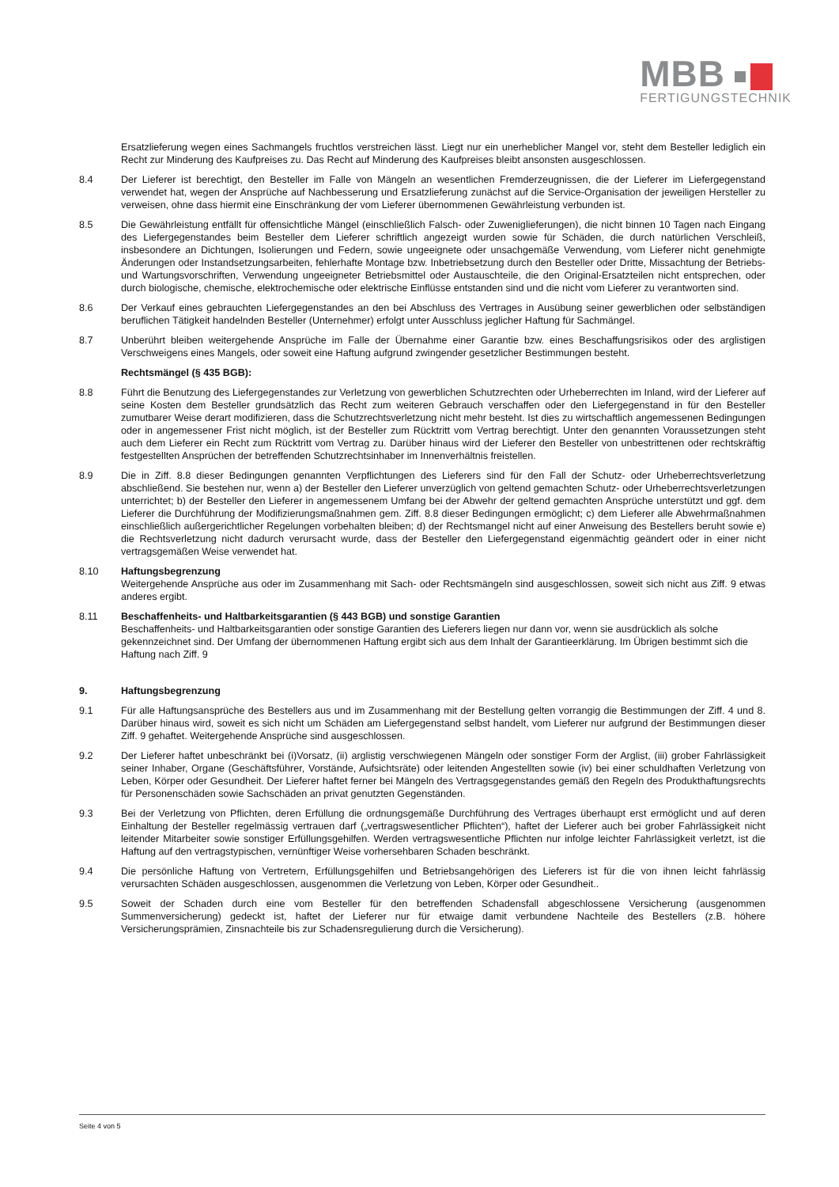MBB
FERTIGUNGSTECHNIK
Ersatzlieferung wegen eines Sachmangels fruchtlos verstreichen lässt. Liegt nur ein unerheblicher Mangel vor, steht dem Besteller lediglich ein Recht zur Minderung des Kaufpreises zu. Das Recht auf Minderung des Kaufpreises bleibt ansonsten ausgeschlossen.
8.4 Der Lieferer ist berechtigt, den Besteller im Falle von Mängeln an wesentlichen Fremderzeugnissen, die der Lieferer im Liefergegenstand verwendet hat, wegen der Ansprüche auf Nachbesserung und Ersatzlieferung zunächst auf die Service-Organisation der jeweiligen Hersteller zu verweisen, ohne dass hiermit eine Einschränkung der vom Lieferer übernommenen Gewährleistung verbunden ist.
8.5 Die Gewährleistung entfällt für offensichtliche Mängel (einschließlich Falsch- oder Zuweniglieferungen), die nicht binnen 10 Tagen nach Eingang des Liefergegenstandes beim Besteller dem Lieferer schriftlich angezeigt wurden sowie für Schäden, die durch natürlichen Verschleiß, insbesondere an Dichtungen, Isolierungen und Federn, sowie ungeeignete oder unsachgemäße Verwendung, vom Lieferer nicht genehmigte Änderungen oder Instandsetzungsarbeiten, fehlerhafte Montage bzw. Inbetriebsetzung durch den Besteller oder Dritte, Missachtung der Betriebs- und Wartungsvorschriften, Verwendung ungeeigneter Betriebsmittel oder Austauschteile, die den Original-Ersatzteilen nicht entsprechen, oder durch biologische, chemische, elektrochemische oder elektrische Einflüsse entstanden sind und die nicht vom Lieferer zu verantworten sind.
8.6 Der Verkauf eines gebrauchten Liefergegenstandes an den bei Abschluss des Vertrages in Ausübung seiner gewerblichen oder selbständigen beruflichen Tätigkeit handelnden Besteller (Unternehmer) erfolgt unter Ausschluss jeglicher Haftung für Sachmängel.
8.7 Unberührt bleiben weitergehende Ansprüche im Falle der Übernahme einer Garantie bzw. eines Beschaffungsrisikos oder des arglistigen Verschweigens eines Mangels, oder soweit eine Haftung aufgrund zwingender gesetzlicher Bestimmungen besteht.
Rechtsmängel (§ 435 BGB):
8.8 Führt die Benutzung des Liefergegenstandes zur Verletzung von gewerblichen Schutzrechten oder Urheberrechten im Inland, wird der Lieferer auf seine Kosten dem Besteller grundsätzlich das Recht zum weiteren Gebrauch verschaffen oder den Liefergegenstand in für den Besteller zumutbarer Weise derart modifizieren, dass die Schutzrechtsverletzung nicht mehr besteht. Ist dies zu wirtschaftlich angemessenen Bedingungen oder in angemessener Frist nicht möglich, ist der Besteller zum Rücktritt vom Vertrag berechtigt. Unter den genannten Voraussetzungen steht auch dem Lieferer ein Recht zum Rücktritt vom Vertrag zu. Darüber hinaus wird der Lieferer den Besteller von unbestrittenen oder rechtskräftig festgestellten Ansprüchen der betreffenden Schutzrechtsinhaber im Innenverhältnis freistellen.
8.9 Die in Ziff. 8.8 dieser Bedingungen genannten Verpflichtungen des Lieferers sind für den Fall der Schutz- oder Urheberrechtsverletzung abschließend. Sie bestehen nur, wenn a) der Besteller den Lieferer unverzüglich von geltend gemachten Schutz- oder Urheberrechtsverletzungen unterrichtet; b) der Besteller den Lieferer in angemessenem Umfang bei der Abwehr der geltend gemachten Ansprüche unterstützt und ggf. dem Lieferer die Durchführung der Modifizierungsmaßnahmen gem. Ziff. 8.8 dieser Bedingungen ermöglicht; c) dem Lieferer alle Abwehrmaßnahmen einschließlich außergerichtlicher Regelungen vorbehalten bleiben; d) der Rechtsmangel nicht auf einer Anweisung des Bestellers beruht sowie e) die Rechtsverletzung nicht dadurch verursacht wurde, dass der Besteller den Liefergegenstand eigenmächtig geändert oder in einer nicht vertragsgemäßen Weise verwendet hat.
8.10 Haftungsbegrenzung
Weitergehende Ansprüche aus oder im Zusammenhang mit Sach- oder Rechtsmängeln sind ausgeschlossen, soweit sich nicht aus Ziff. 9 etwas anderes ergibt.
8.11 Beschaffenheits- und Haltbarkeitsgarantien (§ 443 BGB) und sonstige Garantien
Beschaffenheits- und Haltbarkeitsgarantien oder sonstige Garantien des Lieferers liegen nur dann vor, wenn sie ausdrücklich als solche gekennzeichnet sind. Der Umfang der übernommenen Haftung ergibt sich aus dem Inhalt der Garantieerklärung. Im Übrigen bestimmt sich die Haftung nach Ziff. 9
9. Haftungsbegrenzung
9.1 Für alle Haftungsansprüche des Bestellers aus und im Zusammenhang mit der Bestellung gelten vorrangig die Bestimmungen der Ziff. 4 und 8. Darüber hinaus wird, soweit es sich nicht um Schäden am Liefergegenstand selbst handelt, vom Lieferer nur aufgrund der Bestimmungen dieser Ziff. 9 gehaftet. Weitergehende Ansprüche sind ausgeschlossen.
9.2 Der Lieferer haftet unbeschränkt bei (i)Vorsatz, (ii) arglistig verschwiegenen Mängeln oder sonstiger Form der Arglist, (iii) grober Fahrlässigkeit seiner Inhaber, Organe (Geschäftsführer, Vorstände, Aufsichtsräte) oder leitenden Angestellten sowie (iv) bei einer schuldhaften Verletzung von Leben, Körper oder Gesundheit. Der Lieferer haftet ferner bei Mängeln des Vertragsgegenstandes gemäß den Regeln des Produkthaftungsrechts für Personenschäden sowie Sachschäden an privat genutzten Gegenständen.
9.3 Bei der Verletzung von Pflichten, deren Erfüllung die ordnungsgemäße Durchführung des Vertrages überhaupt erst ermöglicht und auf deren Einhaltung der Besteller regelmässig vertrauen darf („vertragswesentlicher Pflichten“), haftet der Lieferer auch bei grober Fahrlässigkeit nicht leitender Mitarbeiter sowie sonstiger Erfüllungsgehilfen. Werden vertragswesentliche Pflichten nur infolge leichter Fahrlässigkeit verletzt, ist die Haftung auf den vertragstypischen, vernünftiger Weise vorhersehbaren Schaden beschränkt.
9.4 Die persönliche Haftung von Vertretern, Erfüllungsgehilfen und Betriebsangehörigen des Lieferers ist für die von ihnen leicht fahrlässig verursachten Schäden ausgeschlossen, ausgenommen die Verletzung von Leben, Körper oder Gesundheit..
9.5 Soweit der Schaden durch eine vom Besteller für den betreffenden Schadensfall abgeschlossene Versicherung (ausgenommen Summenversicherung) gedeckt ist, haftet der Lieferer nur für etwaige damit verbundene Nachteile des Bestellers (z.B. höhere Versicherungsprämien, Zinsnachteile bis zur Schadensregulierung durch die Versicherung).
Seite 4 von 5